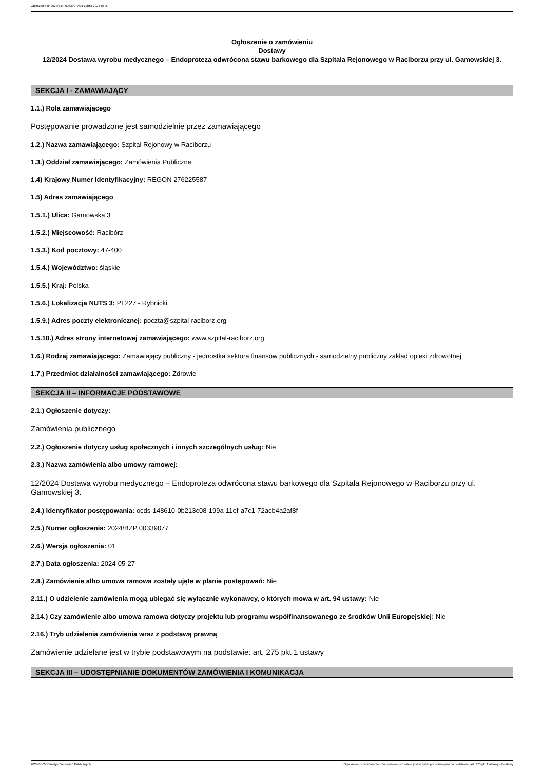Ogłoszenie nr 2024/BZP 00339077/01 z dnia 2024-05-27
Ogłoszenie o zamówieniu
Dostawy
12/2024 Dostawa wyrobu medycznego – Endoproteza odwrócona stawu barkowego dla Szpitala Rejonowego w Raciborzu przy ul. Gamowskiej 3.
SEKCJA I - ZAMAWIAJĄCY
1.1.) Rola zamawiającego
Postępowanie prowadzone jest samodzielnie przez zamawiającego
1.2.) Nazwa zamawiającego: Szpital Rejonowy w Raciborzu
1.3.) Oddział zamawiającego: Zamówienia Publiczne
1.4) Krajowy Numer Identyfikacyjny: REGON 276225587
1.5) Adres zamawiającego
1.5.1.) Ulica: Gamowska 3
1.5.2.) Miejscowość: Racibórz
1.5.3.) Kod pocztowy: 47-400
1.5.4.) Województwo: śląskie
1.5.5.) Kraj: Polska
1.5.6.) Lokalizacja NUTS 3: PL227 - Rybnicki
1.5.9.) Adres poczty elektronicznej: poczta@szpital-raciborz.org
1.5.10.) Adres strony internetowej zamawiającego: www.szpital-raciborz.org
1.6.) Rodzaj zamawiającego: Zamawiający publiczny - jednostka sektora finansów publicznych - samodzielny publiczny zakład opieki zdrowotnej
1.7.) Przedmiot działalności zamawiającego: Zdrowie
SEKCJA II – INFORMACJE PODSTAWOWE
2.1.) Ogłoszenie dotyczy:
Zamówienia publicznego
2.2.) Ogłoszenie dotyczy usług społecznych i innych szczególnych usług: Nie
2.3.) Nazwa zamówienia albo umowy ramowej:
12/2024 Dostawa wyrobu medycznego – Endoproteza odwrócona stawu barkowego dla Szpitala Rejonowego w Raciborzu przy ul. Gamowskiej 3.
2.4.) Identyfikator postępowania: ocds-148610-0b213c08-199a-11ef-a7c1-72acb4a2af8f
2.5.) Numer ogłoszenia: 2024/BZP 00339077
2.6.) Wersja ogłoszenia: 01
2.7.) Data ogłoszenia: 2024-05-27
2.8.) Zamówienie albo umowa ramowa zostały ujęte w planie postępowań: Nie
2.11.) O udzielenie zamówienia mogą ubiegać się wyłącznie wykonawcy, o których mowa w art. 94 ustawy: Nie
2.14.) Czy zamówienie albo umowa ramowa dotyczy projektu lub programu współfinansowanego ze środków Unii Europejskiej: Nie
2.16.) Tryb udzielenia zamówienia wraz z podstawą prawną
Zamówienie udzielane jest w trybie podstawowym na podstawie: art. 275 pkt 1 ustawy
SEKCJA III – UDOSTĘPNIANIE DOKUMENTÓW ZAMÓWIENIA I KOMUNIKACJA
2024-05-27 Biuletyn Zamówień Publicznych Ogłoszenie o zamówieniu - Zamówienie udzielane jest w trybie podstawowym na podstawie: art. 275 pkt 1 ustawy - Dostawy